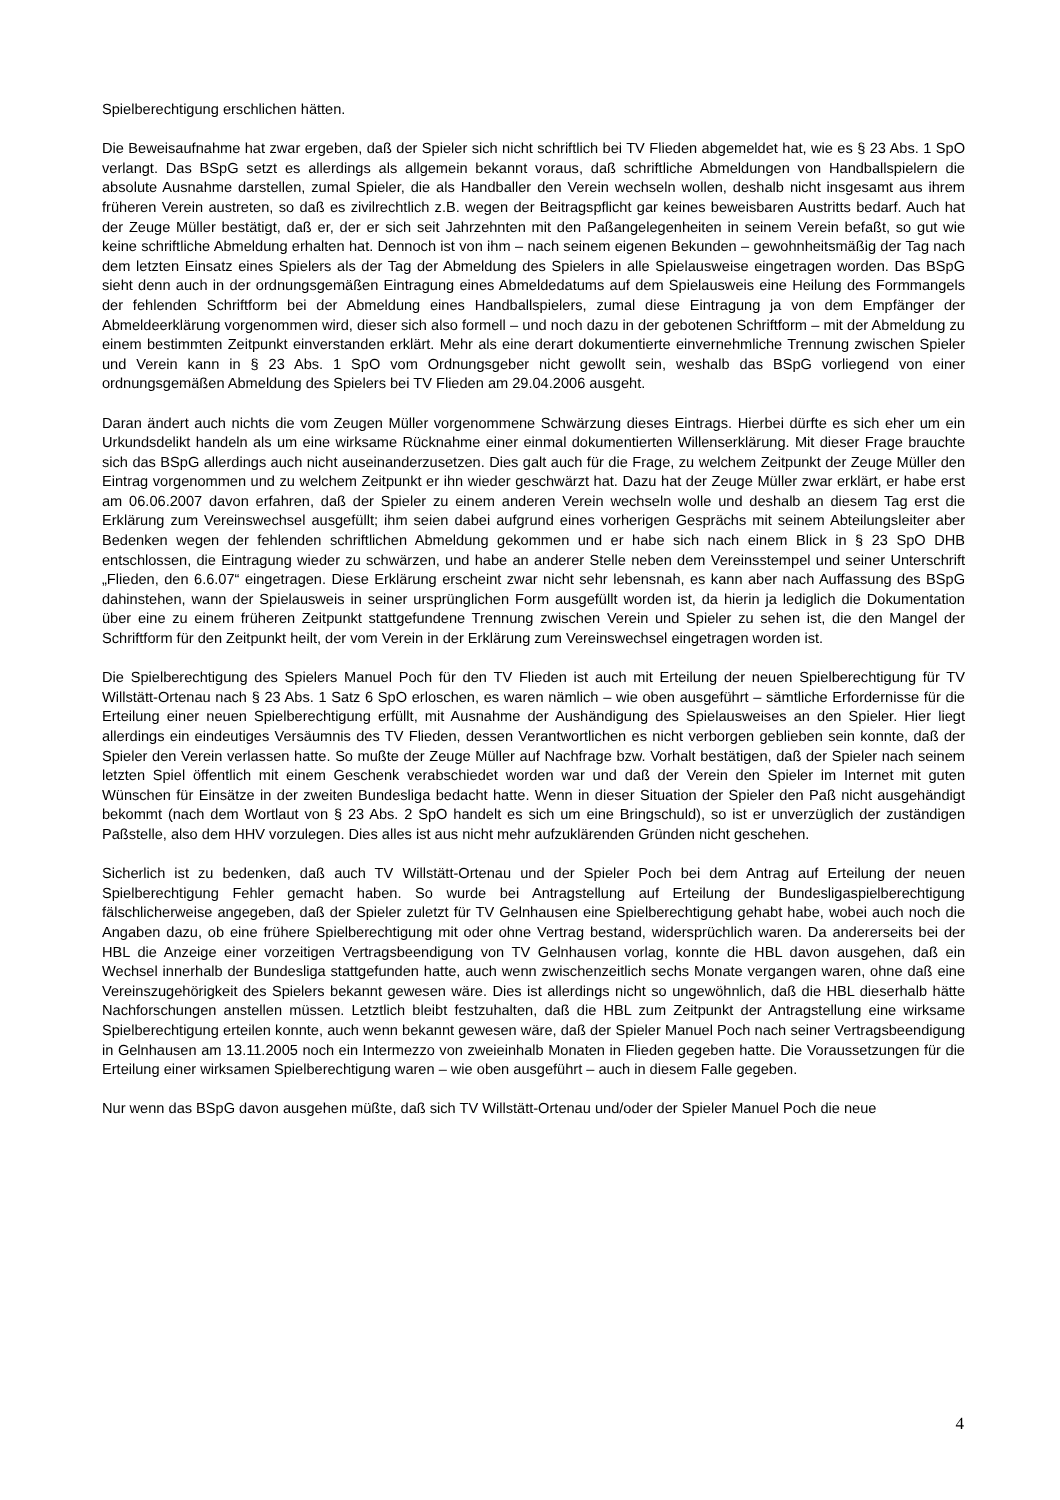Spielberechtigung erschlichen hätten.
Die Beweisaufnahme hat zwar ergeben, daß der Spieler sich nicht schriftlich bei TV Flieden abgemeldet hat, wie es § 23 Abs. 1 SpO verlangt. Das BSpG setzt es allerdings als allgemein bekannt voraus, daß schriftliche Abmeldungen von Handballspielern die absolute Ausnahme darstellen, zumal Spieler, die als Handballer den Verein wechseln wollen, deshalb nicht insgesamt aus ihrem früheren Verein austreten, so daß es zivilrechtlich z.B. wegen der Beitragspflicht gar keines beweisbaren Austritts bedarf. Auch hat der Zeuge Müller bestätigt, daß er, der er sich seit Jahrzehnten mit den Paßangelegenheiten in seinem Verein befaßt, so gut wie keine schriftliche Abmeldung erhalten hat. Dennoch ist von ihm – nach seinem eigenen Bekunden – gewohnheitsmäßig der Tag nach dem letzten Einsatz eines Spielers als der Tag der Abmeldung des Spielers in alle Spielausweise eingetragen worden. Das BSpG sieht denn auch in der ordnungsgemäßen Eintragung eines Abmeldedatums auf dem Spielausweis eine Heilung des Formmangels der fehlenden Schriftform bei der Abmeldung eines Handballspielers, zumal diese Eintragung ja von dem Empfänger der Abmeldeerklärung vorgenommen wird, dieser sich also formell – und noch dazu in der gebotenen Schriftform – mit der Abmeldung zu einem bestimmten Zeitpunkt einverstanden erklärt. Mehr als eine derart dokumentierte einvernehmliche Trennung zwischen Spieler und Verein kann in § 23 Abs. 1 SpO vom Ordnungsgeber nicht gewollt sein, weshalb das BSpG vorliegend von einer ordnungsgemäßen Abmeldung des Spielers bei TV Flieden am 29.04.2006 ausgeht.
Daran ändert auch nichts die vom Zeugen Müller vorgenommene Schwärzung dieses Eintrags. Hierbei dürfte es sich eher um ein Urkundsdelikt handeln als um eine wirksame Rücknahme einer einmal dokumentierten Willenserklärung. Mit dieser Frage brauchte sich das BSpG allerdings auch nicht auseinanderzusetzen. Dies galt auch für die Frage, zu welchem Zeitpunkt der Zeuge Müller den Eintrag vorgenommen und zu welchem Zeitpunkt er ihn wieder geschwärzt hat. Dazu hat der Zeuge Müller zwar erklärt, er habe erst am 06.06.2007 davon erfahren, daß der Spieler zu einem anderen Verein wechseln wolle und deshalb an diesem Tag erst die Erklärung zum Vereinswechsel ausgefüllt; ihm seien dabei aufgrund eines vorherigen Gesprächs mit seinem Abteilungsleiter aber Bedenken wegen der fehlenden schriftlichen Abmeldung gekommen und er habe sich nach einem Blick in § 23 SpO DHB entschlossen, die Eintragung wieder zu schwärzen, und habe an anderer Stelle neben dem Vereinsstempel und seiner Unterschrift „Flieden, den 6.6.07“ eingetragen. Diese Erklärung erscheint zwar nicht sehr lebensnah, es kann aber nach Auffassung des BSpG dahinstehen, wann der Spielausweis in seiner ursprünglichen Form ausgefüllt worden ist, da hierin ja lediglich die Dokumentation über eine zu einem früheren Zeitpunkt stattgefundene Trennung zwischen Verein und Spieler zu sehen ist, die den Mangel der Schriftform für den Zeitpunkt heilt, der vom Verein in der Erklärung zum Vereinswechsel eingetragen worden ist.
Die Spielberechtigung des Spielers Manuel Poch für den TV Flieden ist auch mit Erteilung der neuen Spielberechtigung für TV Willstätt-Ortenau nach § 23 Abs. 1 Satz 6 SpO erloschen, es waren nämlich – wie oben ausgeführt – sämtliche Erfordernisse für die Erteilung einer neuen Spielberechtigung erfüllt, mit Ausnahme der Aushändigung des Spielausweises an den Spieler. Hier liegt allerdings ein eindeutiges Versäumnis des TV Flieden, dessen Verantwortlichen es nicht verborgen geblieben sein konnte, daß der Spieler den Verein verlassen hatte. So mußte der Zeuge Müller auf Nachfrage bzw. Vorhalt bestätigen, daß der Spieler nach seinem letzten Spiel öffentlich mit einem Geschenk verabschiedet worden war und daß der Verein den Spieler im Internet mit guten Wünschen für Einsätze in der zweiten Bundesliga bedacht hatte. Wenn in dieser Situation der Spieler den Paß nicht ausgehändigt bekommt (nach dem Wortlaut von § 23 Abs. 2 SpO handelt es sich um eine Bringschuld), so ist er unverzüglich der zuständigen Paßstelle, also dem HHV vorzulegen. Dies alles ist aus nicht mehr aufzuklärenden Gründen nicht geschehen.
Sicherlich ist zu bedenken, daß auch TV Willstätt-Ortenau und der Spieler Poch bei dem Antrag auf Erteilung der neuen Spielberechtigung Fehler gemacht haben. So wurde bei Antragstellung auf Erteilung der Bundesligaspielberechtigung fälschlicherweise angegeben, daß der Spieler zuletzt für TV Gelnhausen eine Spielberechtigung gehabt habe, wobei auch noch die Angaben dazu, ob eine frühere Spielberechtigung mit oder ohne Vertrag bestand, widersprüchlich waren. Da andererseits bei der HBL die Anzeige einer vorzeitigen Vertragsbeendigung von TV Gelnhausen vorlag, konnte die HBL davon ausgehen, daß ein Wechsel innerhalb der Bundesliga stattgefunden hatte, auch wenn zwischenzeitlich sechs Monate vergangen waren, ohne daß eine Vereinszugehörigkeit des Spielers bekannt gewesen wäre. Dies ist allerdings nicht so ungewöhnlich, daß die HBL dieserhalb hätte Nachforschungen anstellen müssen. Letztlich bleibt festzuhalten, daß die HBL zum Zeitpunkt der Antragstellung eine wirksame Spielberechtigung erteilen konnte, auch wenn bekannt gewesen wäre, daß der Spieler Manuel Poch nach seiner Vertragsbeendigung in Gelnhausen am 13.11.2005 noch ein Intermezzo von zweieinhalb Monaten in Flieden gegeben hatte. Die Voraussetzungen für die Erteilung einer wirksamen Spielberechtigung waren – wie oben ausgeführt – auch in diesem Falle gegeben.
Nur wenn das BSpG davon ausgehen müßte, daß sich TV Willstätt-Ortenau und/oder der Spieler Manuel Poch die neue
4